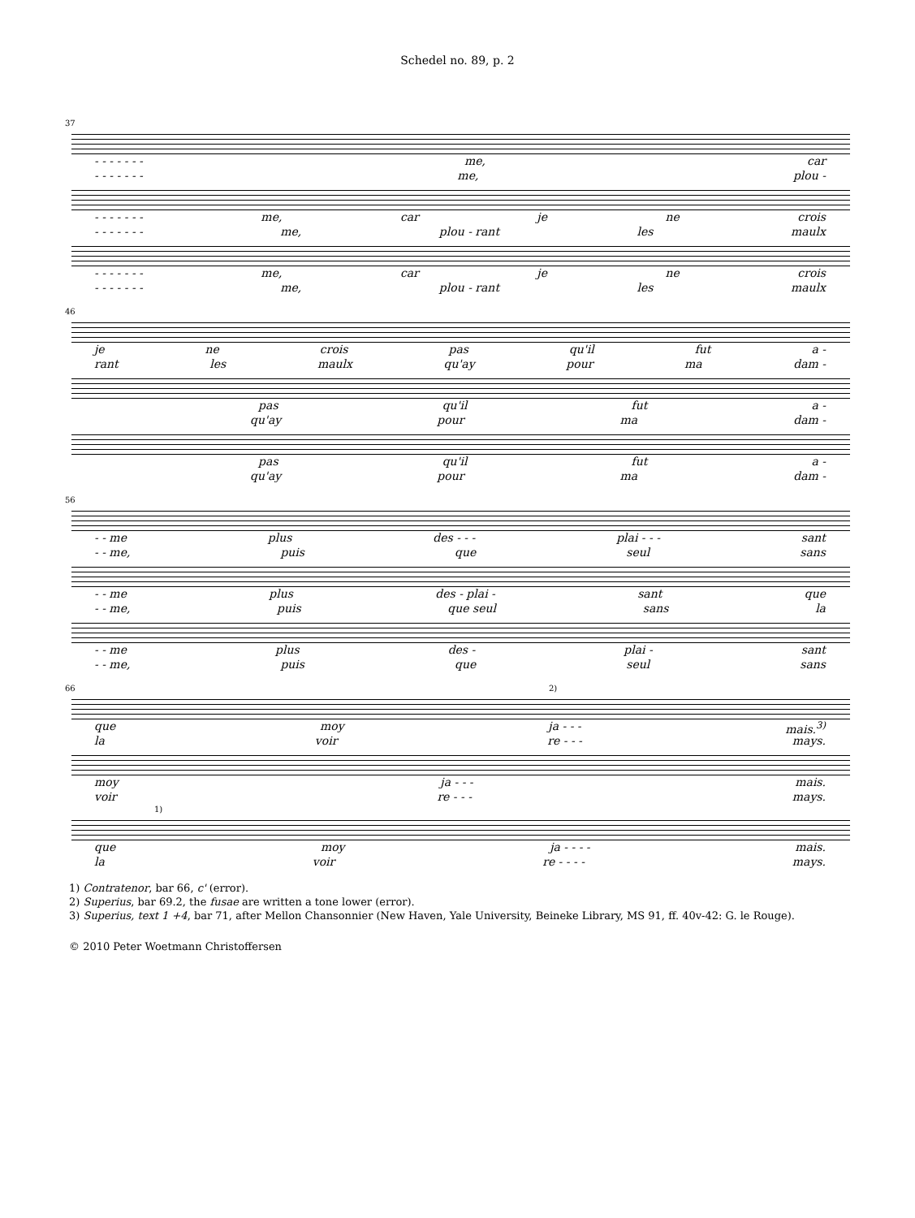Schedel no. 89, p. 2
37
- - - - - - - me, car
- - - - - - - me, plou -
- - - - - - - me, car je ne crois
- - - - - - - me, plou - rant les maulx
- - - - - - - me, car je ne crois
- - - - - - - me, plou - rant les maulx
46
je ne crois pas qu'il fut a -
rant les maulx qu'ay pour ma dam -
pas qu'il fut a -
qu'ay pour ma dam -
pas qu'il fut a -
qu'ay pour ma dam -
56
- - me plus des - - - plai - - - sant
- - me, puis que seul sans
- - me plus des - plai - sant que
- - me, puis que seul sans la
- - me plus des - plai - sant
- - me, puis que seul sans
66 2)
que moy ja - - - mais.<sup>3)</sup>
la voir re - - - mays.
moy ja - - - mais.
voir re - - - mays.
1)
que moy ja - - - - mais.
la voir re - - - - mays.
1) Contratenor, bar 66, c' (error).
2) Superius, bar 69.2, the fusae are written a tone lower (error).
3) Superius, text 1 +4, bar 71, after Mellon Chansonnier (New Haven, Yale University, Beineke Library, MS 91, ff. 40v-42: G. le Rouge).
© 2010 Peter Woetmann Christoffersen